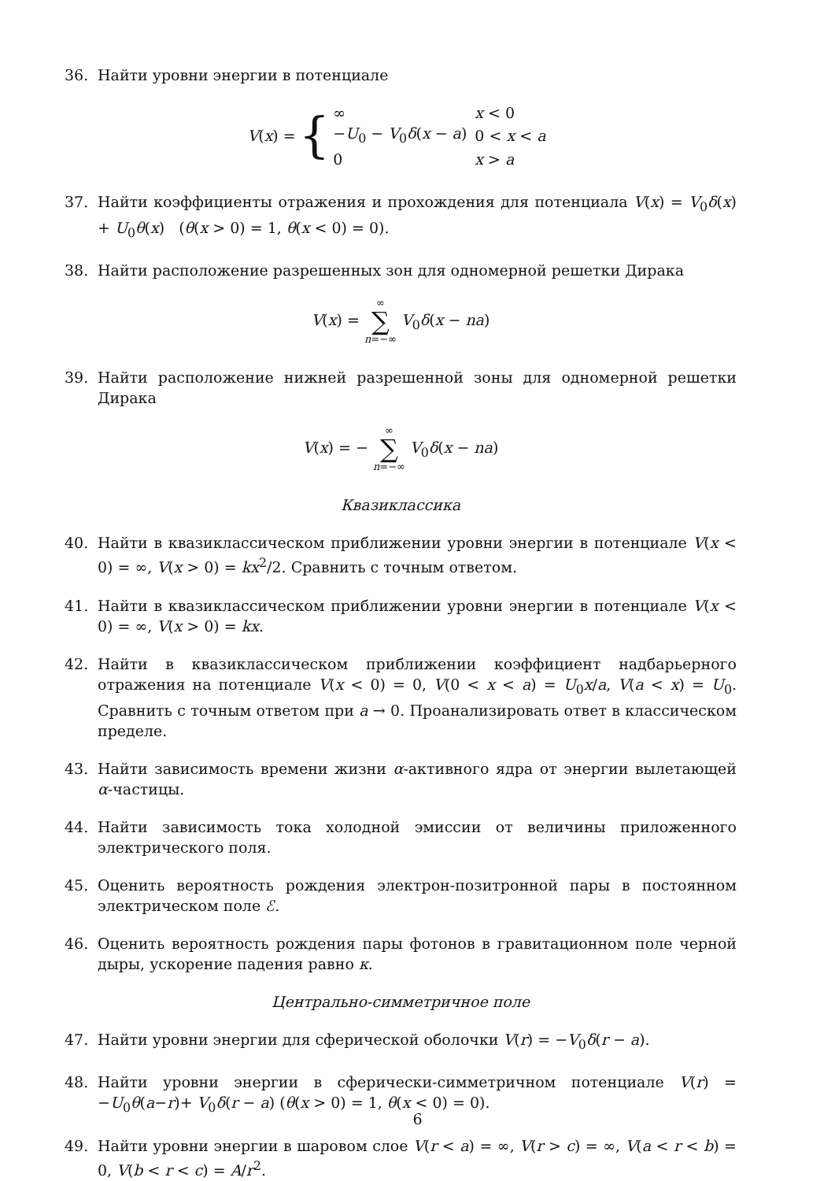36. Найти уровни энергии в потенциале
V (x) = {
| ∞ | x < 0 |
| − U<sub>0</sub> − V<sub>0</sub> δ ( x − a ) | 0 < x < a |
| 0 | x > a |
37. Найти коэффициенты отражения и прохождения для потенциала V(x) = V<sub>0</sub>δ(x) + U<sub>0</sub>θ(x) (θ(x > 0) = 1, θ(x < 0) = 0).
38. Найти расположение разрешенных зон для одномерной решетки Дирака
V(x) = ∞ ∑ n=−∞ V<sub>0</sub>δ(x − na)
39. Найти расположение нижней разрешенной зоны для одномерной решетки Дирака
V(x) = − ∞ ∑ n=−∞ V<sub>0</sub>δ(x − na)
Квазиклассика
40. Найти в квазиклассическом приближении уровни энергии в потенциале V(x < 0) = ∞, V(x > 0) = kx<sup>2</sup>/2. Сравнить с точным ответом.
41. Найти в квазиклассическом приближении уровни энергии в потенциале V(x < 0) = ∞, V(x > 0) = kx.
42. Найти в квазиклассическом приближении коэффициент надбарьерного отражения на потенциале V(x < 0) = 0, V(0 < x < a) = U<sub>0</sub>x/a, V(a < x) = U<sub>0</sub>. Сравнить с точным ответом при a → 0. Проанализировать ответ в классическом пределе.
43. Найти зависимость времени жизни α-активного ядра от энергии вылетающей α-частицы.
44. Найти зависимость тока холодной эмиссии от величины приложенного электрического поля.
45. Оценить вероятность рождения электрон-позитронной пары в постоянном электрическом поле ℰ.
46. Оценить вероятность рождения пары фотонов в гравитационном поле черной дыры, ускорение падения равно κ.
Центрально-симметричное поле
47. Найти уровни энергии для сферической оболочки V(r) = −V<sub>0</sub>δ(r − a).
48. Найти уровни энергии в сферически-симметричном потенциале V(r) = −U<sub>0</sub>θ(a−r)+ V<sub>0</sub>δ(r − a) (θ(x > 0) = 1, θ(x < 0) = 0).
49. Найти уровни энергии в шаровом слое V(r < a) = ∞, V(r > c) = ∞, V(a < r < b) = 0, V(b < r < c) = A/r<sup>2</sup>.
6